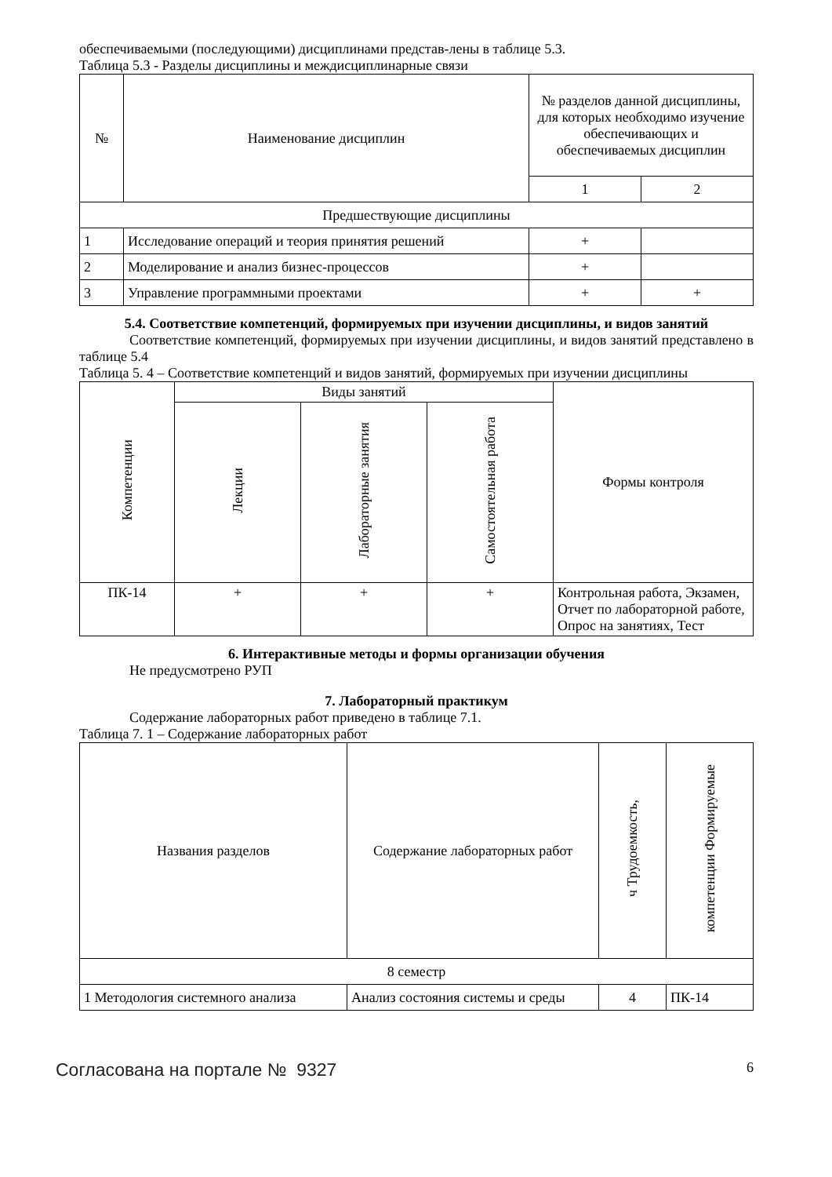обеспечиваемыми (последующими) дисциплинами представ-лены в таблице 5.3.
Таблица 5.3 - Разделы дисциплины и междисциплинарные связи
| № | Наименование дисциплин | № разделов данной дисциплины, для которых необходимо изучение обеспечивающих и обеспечиваемых дисциплин | |
| --- | --- | --- | --- |
| | | 1 | 2 |
| Предшествующие дисциплины | | | |
| 1 | Исследование операций и теория принятия решений | + | |
| 2 | Моделирование и анализ бизнес-процессов | + | |
| 3 | Управление программными проектами | + | + |
5.4. Соответствие компетенций, формируемых при изучении дисциплины, и видов занятий
Соответствие компетенций, формируемых при изучении дисциплины, и видов занятий представлено в таблице 5.4
Таблица 5. 4 – Соответствие компетенций и видов занятий, формируемых при изучении дисциплины
| Компетенции | Виды занятий | | | Формы контроля |
| --- | --- | --- | --- | --- |
| | Лекции | Лабораторные занятия | Самостоятельная работа | |
| ПК-14 | + | + | + | Контрольная работа, Экзамен, Отчет по лабораторной работе, Опрос на занятиях, Тест |
6. Интерактивные методы и формы организации обучения
Не предусмотрено РУП
7. Лабораторный практикум
Содержание лабораторных работ приведено в таблице 7.1.
Таблица 7. 1 – Содержание лабораторных работ
| Названия разделов | Содержание лабораторных работ | ч Трудоемкость, | компетенции Формируемые |
| --- | --- | --- | --- |
| 8 семестр | | | |
| 1 Методология системного анализа | Анализ состояния системы и среды | 4 | ПК-14 |
Согласована на портале № 9327 6